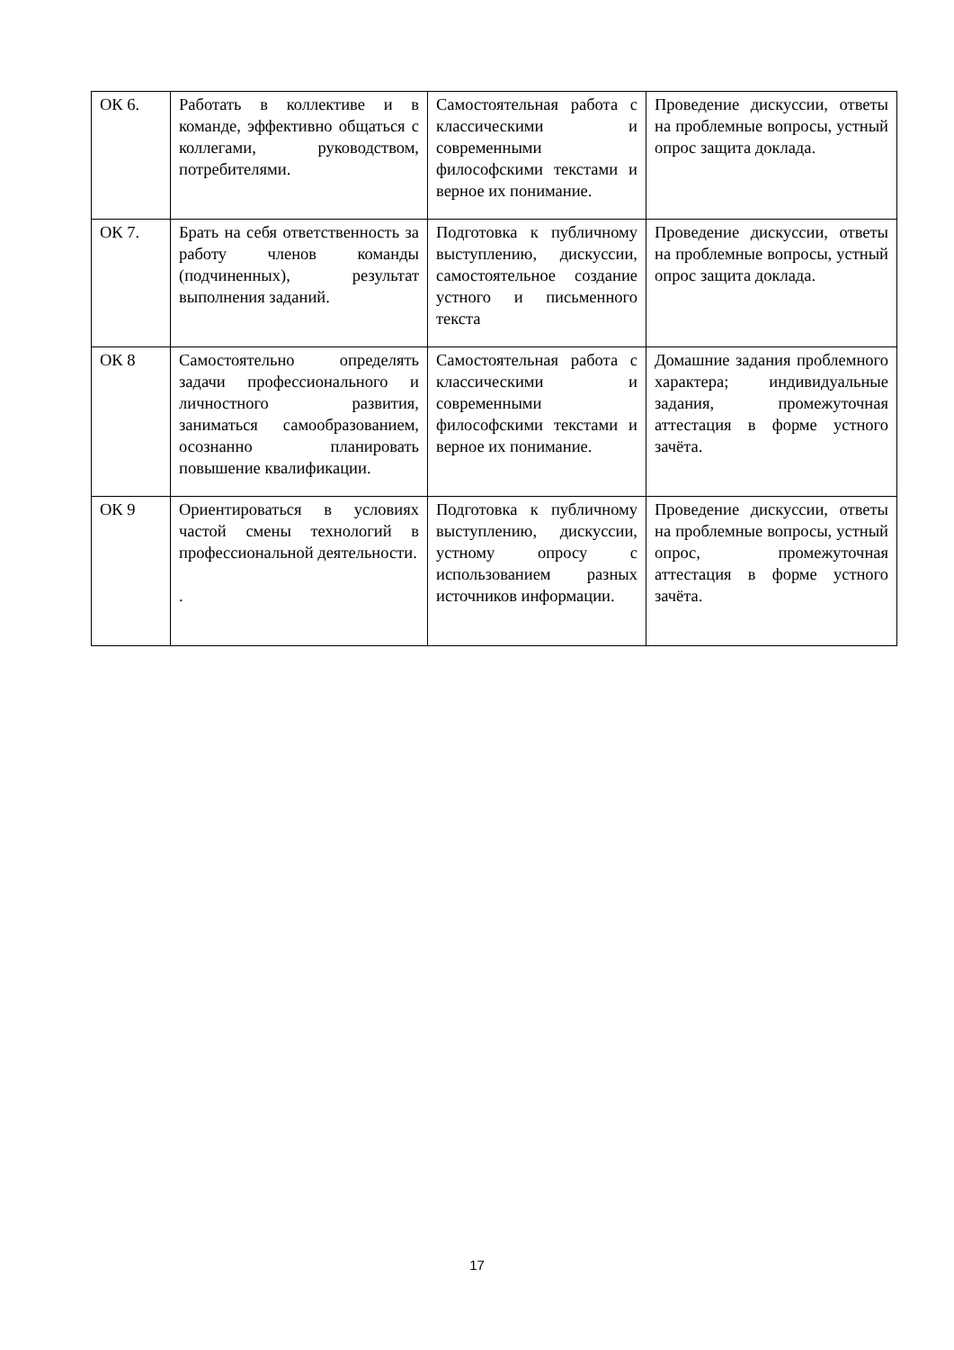| ОК 6. | Работать в коллективе и в команде, эффективно общаться с коллегами, руководством, потребителями. | Самостоятельная работа с классическими и современными философскими текстами и верное их понимание. | Проведение дискуссии, ответы на проблемные вопросы, устный опрос защита доклада. |
| ОК 7. | Брать на себя ответственность за работу членов команды (подчиненных), результат выполнения заданий. | Подготовка к публичному выступлению, дискуссии, самостоятельное создание устного и письменного текста | Проведение дискуссии, ответы на проблемные вопросы, устный опрос защита доклада. |
| ОК 8 | Самостоятельно определять задачи профессионального и личностного развития, заниматься самообразованием, осознанно планировать повышение квалификации. | Самостоятельная работа с классическими и современными философскими текстами и верное их понимание. | Домашние задания проблемного характера; индивидуальные задания, промежуточная аттестация в форме устного зачёта. |
| ОК 9 | Ориентироваться в условиях частой смены технологий в профессиональной деятельности. . | Подготовка к публичному выступлению, дискуссии, устному опросу с использованием разных источников информации. | Проведение дискуссии, ответы на проблемные вопросы, устный опрос, промежуточная аттестация в форме устного зачёта. |
17